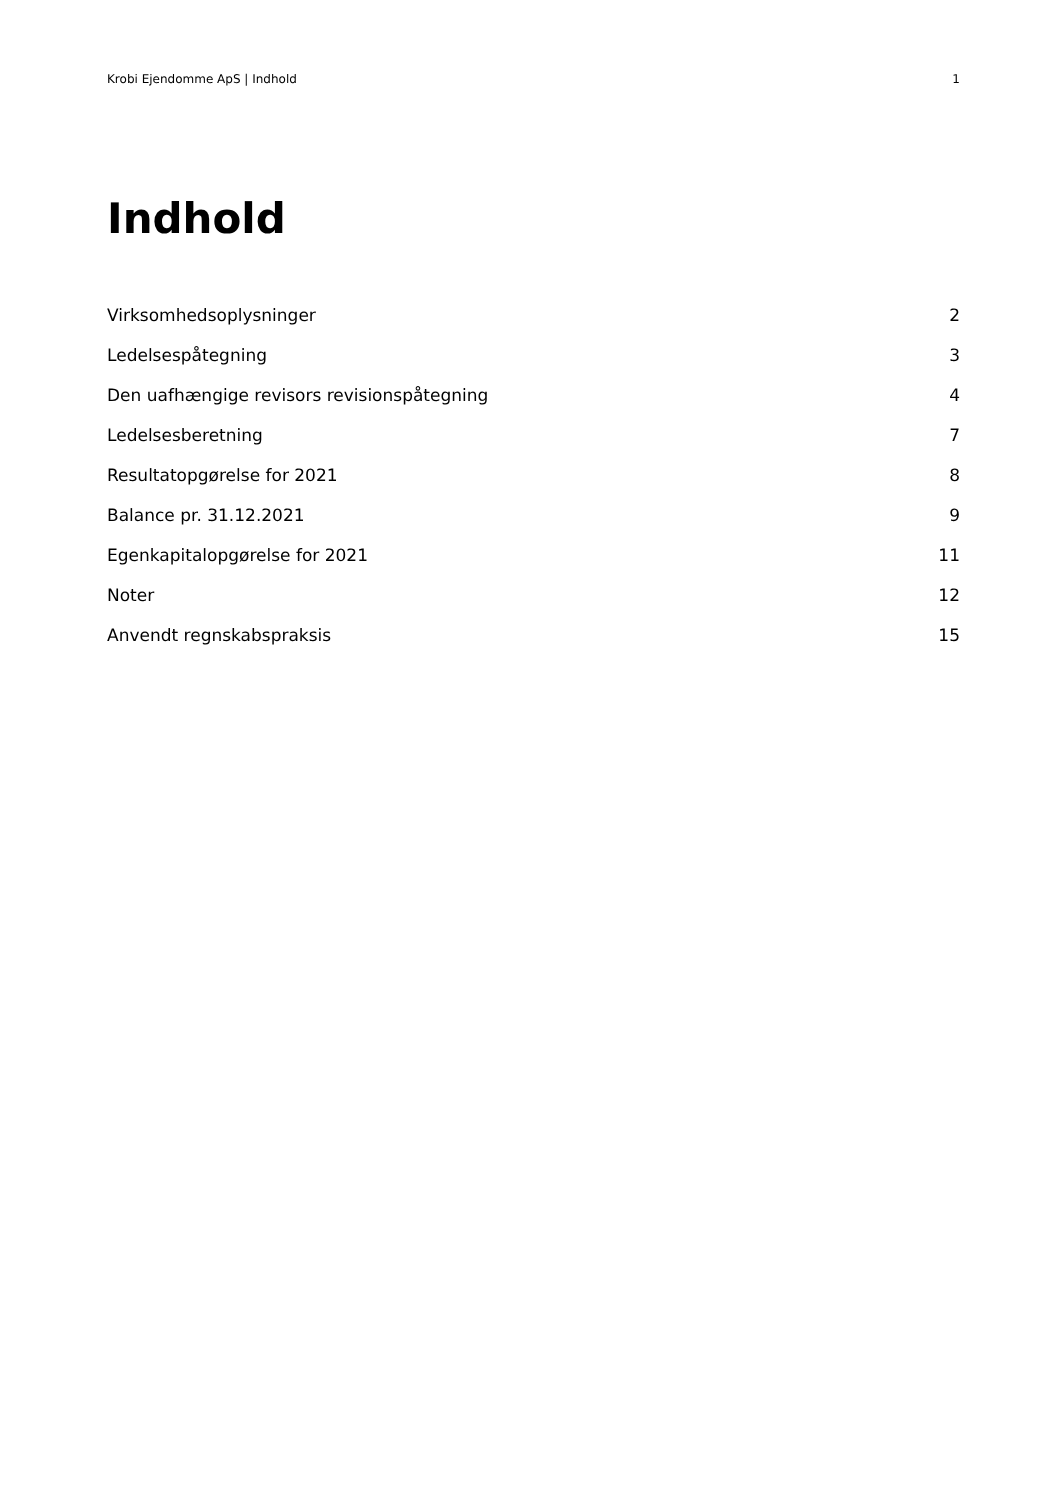Krobi Ejendomme ApS | Indhold 1
Indhold
Virksomhedsoplysninger 2
Ledelsespåtegning 3
Den uafhængige revisors revisionspåtegning 4
Ledelsesberetning 7
Resultatopgørelse for 2021 8
Balance pr. 31.12.2021 9
Egenkapitalopgørelse for 2021 11
Noter 12
Anvendt regnskabspraksis 15